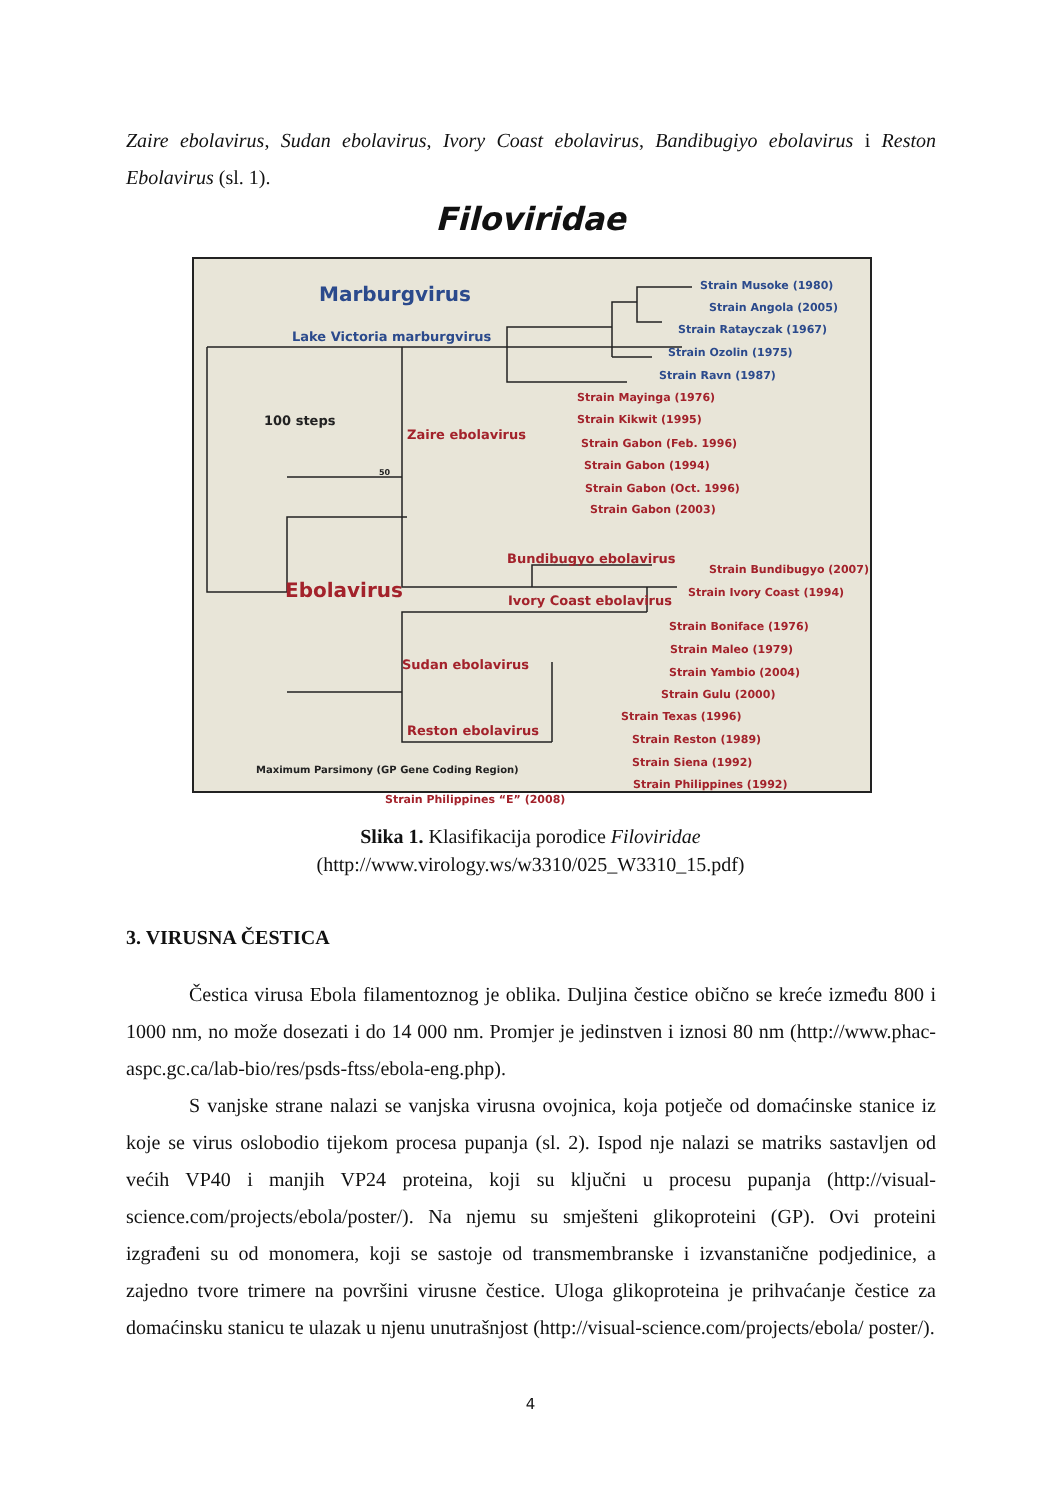Zaire ebolavirus, Sudan ebolavirus, Ivory Coast ebolavirus, Bandibugiyo ebolavirus i Reston Ebolavirus (sl. 1).
Filoviridae
Marburgvirus
Lake Victoria marburgvirus
Strain Musoke (1980)
Strain Angola (2005)
Strain Ratayczak (1967)
Strain Ozolin (1975)
Strain Ravn (1987)
100 steps
Zaire ebolavirus
Strain Mayinga (1976)
Strain Kikwit (1995)
Strain Gabon (Feb. 1996)
Strain Gabon (1994)
Strain Gabon (Oct. 1996)
Strain Gabon (2003)
50
Bundibugyo ebolavirus
Strain Bundibugyo (2007)
Strain Ivory Coast (1994)
Ivory Coast ebolavirus
Ebolavirus
Strain Boniface (1976)
Strain Maleo (1979)
Strain Yambio (2004)
Strain Gulu (2000)
Sudan ebolavirus
Strain Texas (1996)
Strain Reston (1989)
Strain Siena (1992)
Strain Philippines (1992)
Reston ebolavirus
Maximum Parsimony (GP Gene Coding Region)
Strain Philippines “E” (2008)
Slika 1. Klasifikacija porodice Filoviridae
(http://www.virology.ws/w3310/025_W3310_15.pdf)
3. VIRUSNA ČESTICA
Čestica virusa Ebola filamentoznog je oblika. Duljina čestice obično se kreće između 800 i 1000 nm, no može dosezati i do 14 000 nm. Promjer je jedinstven i iznosi 80 nm (http://www.phac-aspc.gc.ca/lab-bio/res/psds-ftss/ebola-eng.php).
S vanjske strane nalazi se vanjska virusna ovojnica, koja potječe od domaćinske stanice iz koje se virus oslobodio tijekom procesa pupanja (sl. 2). Ispod nje nalazi se matriks sastavljen od većih VP40 i manjih VP24 proteina, koji su ključni u procesu pupanja (http://visual-science.com/projects/ebola/poster/). Na njemu su smješteni glikoproteini (GP). Ovi proteini izgrađeni su od monomera, koji se sastoje od transmembranske i izvanstanične podjedinice, a zajedno tvore trimere na površini virusne čestice. Uloga glikoproteina je prihvaćanje čestice za domaćinsku stanicu te ulazak u njenu unutrašnjost (http://visual-science.com/projects/ebola/ poster/).
4